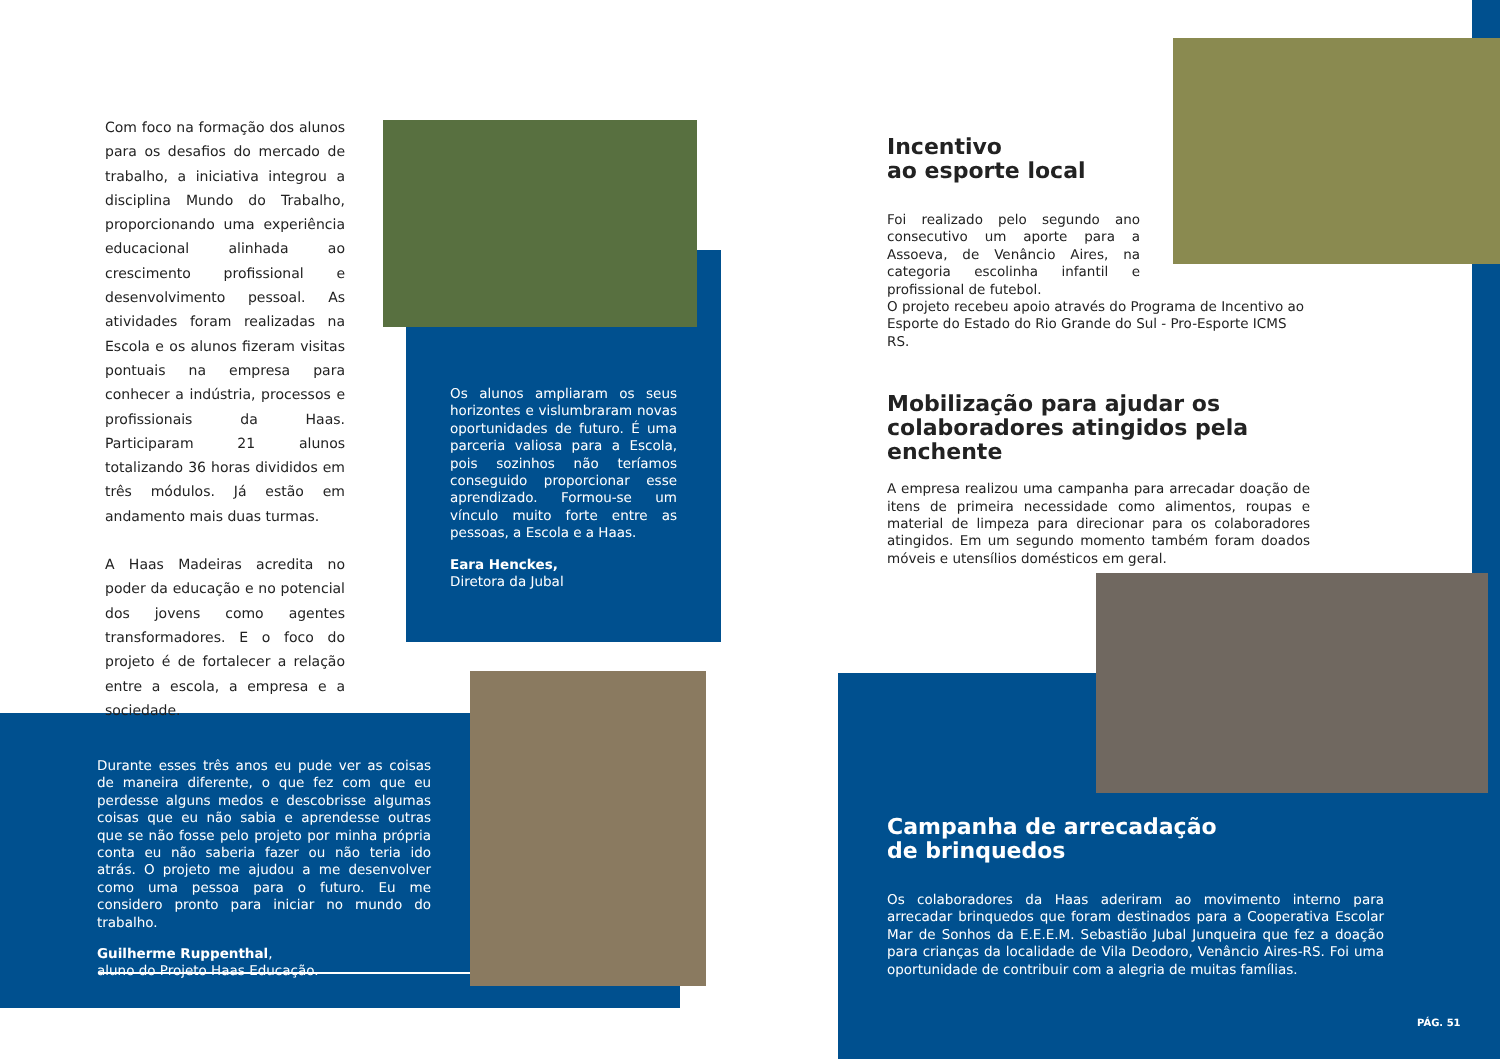Com foco na formação dos alunos para os desafios do mercado de trabalho, a iniciativa integrou a disciplina Mundo do Trabalho, proporcionando uma experiência educacional alinhada ao crescimento profissional e desenvolvimento pessoal. As atividades foram realizadas na Escola e os alunos fizeram visitas pontuais na empresa para conhecer a indústria, processos e profissionais da Haas. Participaram 21 alunos totalizando 36 horas divididos em três módulos. Já estão em andamento mais duas turmas.
A Haas Madeiras acredita no poder da educação e no potencial dos jovens como agentes transformadores. E o foco do projeto é de fortalecer a relação entre a escola, a empresa e a sociedade.
Os alunos ampliaram os seus horizontes e vislumbraram novas oportunidades de futuro. É uma parceria valiosa para a Escola, pois sozinhos não teríamos conseguido proporcionar esse aprendizado. Formou-se um vínculo muito forte entre as pessoas, a Escola e a Haas.
Eara Henckes,
Diretora da Jubal
Durante esses três anos eu pude ver as coisas de maneira diferente, o que fez com que eu perdesse alguns medos e descobrisse algumas coisas que eu não sabia e aprendesse outras que se não fosse pelo projeto por minha própria conta eu não saberia fazer ou não teria ido atrás. O projeto me ajudou a me desenvolver como uma pessoa para o futuro. Eu me considero pronto para iniciar no mundo do trabalho.
Guilherme Ruppenthal,
aluno do Projeto Haas Educação.
Incentivo
ao esporte local
Foi realizado pelo segundo ano consecutivo um aporte para a Assoeva, de Venâncio Aires, na categoria escolinha infantil e profissional de futebol.
O projeto recebeu apoio através do Programa de Incentivo ao Esporte do Estado do Rio Grande do Sul - Pro-Esporte ICMS RS.
Mobilização para ajudar os colaboradores atingidos pela enchente
A empresa realizou uma campanha para arrecadar doação de itens de primeira necessidade como alimentos, roupas e material de limpeza para direcionar para os colaboradores atingidos. Em um segundo momento também foram doados móveis e utensílios domésticos em geral.
Campanha de arrecadação
de brinquedos
Os colaboradores da Haas aderiram ao movimento interno para arrecadar brinquedos que foram destinados para a Cooperativa Escolar Mar de Sonhos da E.E.E.M. Sebastião Jubal Junqueira que fez a doação para crianças da localidade de Vila Deodoro, Venâncio Aires-RS. Foi uma oportunidade de contribuir com a alegria de muitas famílias.
PÁG. 51